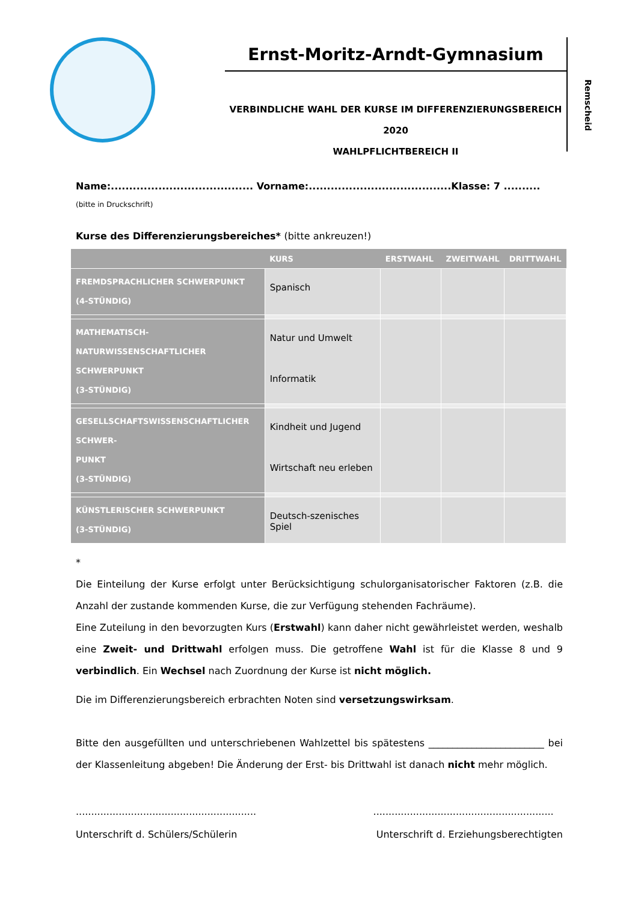Ernst-Moritz-Arndt-Gymnasium
VERBINDLICHE WAHL DER KURSE IM DIFFERENZIERUNGSBEREICH 2020
WAHLPFLICHTBEREICH II
Remscheid
Name:....................................... Vorname:.......................................Klasse: 7 ..........
(bitte in Druckschrift)
Kurse des Differenzierungsbereiches* (bitte ankreuzen!)
| | KURS | ERSTWAHL | ZWEITWAHL | DRITTWAHL |
| --- | --- | --- | --- | --- |
| FREMDSPRACHLICHER SCHWERPUNKT (4-STÜNDIG) | Spanisch | | | |
| MATHEMATISCH-NATURWISSENSCHAFTLICHER SCHWERPUNKT (3-STÜNDIG) | Natur und Umwelt Informatik | | | |
| GESELLSCHAFTSWISSENSCHAFTLICHER SCHWER- PUNKT (3-STÜNDIG) | Kindheit und Jugend Wirtschaft neu erleben | | | |
| KÜNSTLERISCHER SCHWERPUNKT (3-STÜNDIG) | Deutsch-szenisches Spiel | | | |
*
Die Einteilung der Kurse erfolgt unter Berücksichtigung schulorganisatorischer Faktoren (z.B. die Anzahl der zustande kommenden Kurse, die zur Verfügung stehenden Fachräume).
Eine Zuteilung in den bevorzugten Kurs (Erstwahl) kann daher nicht gewährleistet werden, weshalb eine Zweit- und Drittwahl erfolgen muss. Die getroffene Wahl ist für die Klasse 8 und 9 verbindlich. Ein Wechsel nach Zuordnung der Kurse ist nicht möglich.
Die im Differenzierungsbereich erbrachten Noten sind versetzungswirksam.
Bitte den ausgefüllten und unterschriebenen Wahlzettel bis spätestens ________________________ bei der Klassenleitung abgeben! Die Änderung der Erst- bis Drittwahl ist danach nicht mehr möglich.
...........................................................
Unterschrift d. Schülers/Schülerin
...........................................................
Unterschrift d. Erziehungsberechtigten